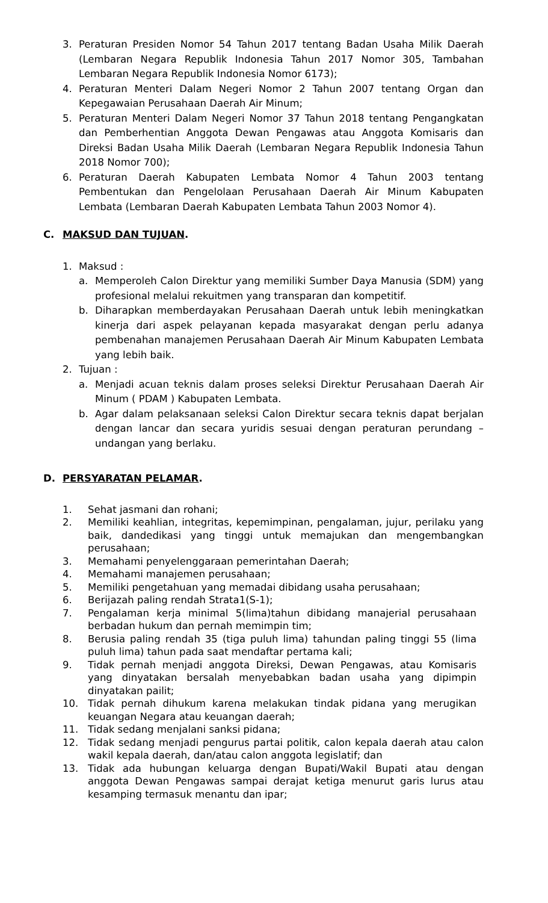3. Peraturan Presiden Nomor 54 Tahun 2017 tentang Badan Usaha Milik Daerah (Lembaran Negara Republik Indonesia Tahun 2017 Nomor 305, Tambahan Lembaran Negara Republik Indonesia Nomor 6173);
4. Peraturan Menteri Dalam Negeri Nomor 2 Tahun 2007 tentang Organ dan Kepegawaian Perusahaan Daerah Air Minum;
5. Peraturan Menteri Dalam Negeri Nomor 37 Tahun 2018 tentang Pengangkatan dan Pemberhentian Anggota Dewan Pengawas atau Anggota Komisaris dan Direksi Badan Usaha Milik Daerah (Lembaran Negara Republik Indonesia Tahun 2018 Nomor 700);
6. Peraturan Daerah Kabupaten Lembata Nomor 4 Tahun 2003 tentang Pembentukan dan Pengelolaan Perusahaan Daerah Air Minum Kabupaten Lembata (Lembaran Daerah Kabupaten Lembata Tahun 2003 Nomor 4).
C. MAKSUD DAN TUJUAN.
1. Maksud :
a. Memperoleh Calon Direktur yang memiliki Sumber Daya Manusia (SDM) yang profesional melalui rekuitmen yang transparan dan kompetitif.
b. Diharapkan memberdayakan Perusahaan Daerah untuk lebih meningkatkan kinerja dari aspek pelayanan kepada masyarakat dengan perlu adanya pembenahan manajemen Perusahaan Daerah Air Minum Kabupaten Lembata yang lebih baik.
2. Tujuan :
a. Menjadi acuan teknis dalam proses seleksi Direktur Perusahaan Daerah Air Minum ( PDAM ) Kabupaten Lembata.
b. Agar dalam pelaksanaan seleksi Calon Direktur secara teknis dapat berjalan dengan lancar dan secara yuridis sesuai dengan peraturan perundang – undangan yang berlaku.
D. PERSYARATAN PELAMAR.
1. Sehat jasmani dan rohani;
2. Memiliki keahlian, integritas, kepemimpinan, pengalaman, jujur, perilaku yang baik, dandedikasi yang tinggi untuk memajukan dan mengembangkan perusahaan;
3. Memahami penyelenggaraan pemerintahan Daerah;
4. Memahami manajemen perusahaan;
5. Memiliki pengetahuan yang memadai dibidang usaha perusahaan;
6. Berijazah paling rendah Strata1(S-1);
7. Pengalaman kerja minimal 5(lima)tahun dibidang manajerial perusahaan berbadan hukum dan pernah memimpin tim;
8. Berusia paling rendah 35 (tiga puluh lima) tahundan paling tinggi 55 (lima puluh lima) tahun pada saat mendaftar pertama kali;
9. Tidak pernah menjadi anggota Direksi, Dewan Pengawas, atau Komisaris yang dinyatakan bersalah menyebabkan badan usaha yang dipimpin dinyatakan pailit;
10. Tidak pernah dihukum karena melakukan tindak pidana yang merugikan keuangan Negara atau keuangan daerah;
11. Tidak sedang menjalani sanksi pidana;
12. Tidak sedang menjadi pengurus partai politik, calon kepala daerah atau calon wakil kepala daerah, dan/atau calon anggota legislatif; dan
13. Tidak ada hubungan keluarga dengan Bupati/Wakil Bupati atau dengan anggota Dewan Pengawas sampai derajat ketiga menurut garis lurus atau kesamping termasuk menantu dan ipar;